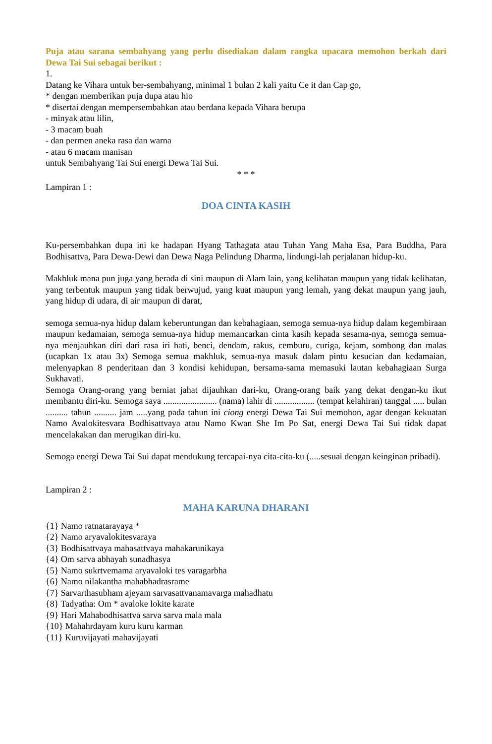Puja atau sarana sembahyang yang perlu disediakan dalam rangka upacara memohon berkah dari Dewa Tai Sui sebagai berikut :
1.
Datang ke Vihara untuk ber-sembahyang, minimal 1 bulan 2 kali yaitu Ce it dan Cap go,
* dengan memberikan puja dupa atau hio
* disertai dengan mempersembahkan atau berdana kepada Vihara berupa
- minyak atau lilin,
- 3 macam buah
- dan permen aneka rasa dan warna
- atau 6 macam manisan
untuk Sembahyang Tai Sui energi Dewa Tai Sui.
* * *
Lampiran 1 :
DOA CINTA KASIH
Ku-persembahkan dupa ini ke hadapan Hyang Tathagata atau Tuhan Yang Maha Esa, Para Buddha, Para Bodhisattva, Para Dewa-Dewi dan Dewa Naga Pelindung Dharma, lindungi-lah perjalanan hidup-ku.
Makhluk mana pun juga yang berada di sini maupun di Alam lain, yang kelihatan maupun yang tidak kelihatan, yang terbentuk maupun yang tidak berwujud, yang kuat maupun yang lemah, yang dekat maupun yang jauh, yang hidup di udara, di air maupun di darat,
semoga semua-nya hidup dalam keberuntungan dan kebahagiaan, semoga semua-nya hidup dalam kegembiraan maupun kedamaian, semoga semua-nya hidup memancarkan cinta kasih kepada sesama-nya, semoga semua-nya menjauhkan diri dari rasa iri hati, benci, dendam, rakus, cemburu, curiga, kejam, sombong dan malas (ucapkan 1x atau 3x) Semoga semua makhluk, semua-nya masuk dalam pintu kesucian dan kedamaian, melenyapkan 8 penderitaan dan 3 kondisi kehidupan, bersama-sama memasuki lautan kebahagiaan Surga Sukhavati.
Semoga Orang-orang yang berniat jahat dijauhkan dari-ku, Orang-orang baik yang dekat dengan-ku ikut membantu diri-ku. Semoga saya ........................ (nama) lahir di .................. (tempat kelahiran) tanggal ..... bulan .......... tahun .......... jam .....yang pada tahun ini ciong energi Dewa Tai Sui memohon, agar dengan kekuatan Namo Avalokitesvara Bodhisattvaya atau Namo Kwan She Im Po Sat, energi Dewa Tai Sui tidak dapat mencelakakan dan merugikan diri-ku.
Semoga energi Dewa Tai Sui dapat mendukung tercapai-nya cita-cita-ku (.....sesuai dengan keinginan pribadi).
Lampiran 2 :
MAHA KARUNA DHARANI
{1} Namo ratnatarayaya *
{2} Namo aryavalokitesvaraya
{3} Bodhisattvaya mahasattvaya mahakarunikaya
{4} Om sarva abhayah sunadhasya
{5} Namo sukrtvemama aryavaloki tes varagarbha
{6} Namo nilakantha mahabhadrasrame
{7} Sarvarthasubham ajeyam sarvasattvanamavarga mahadhatu
{8} Tadyatha: Om * avaloke lokite karate
{9} Hari Mahabodhisattva sarva sarva mala mala
{10} Mahahrdayam kuru kuru karman
{11} Kuruvijayati mahavijayati